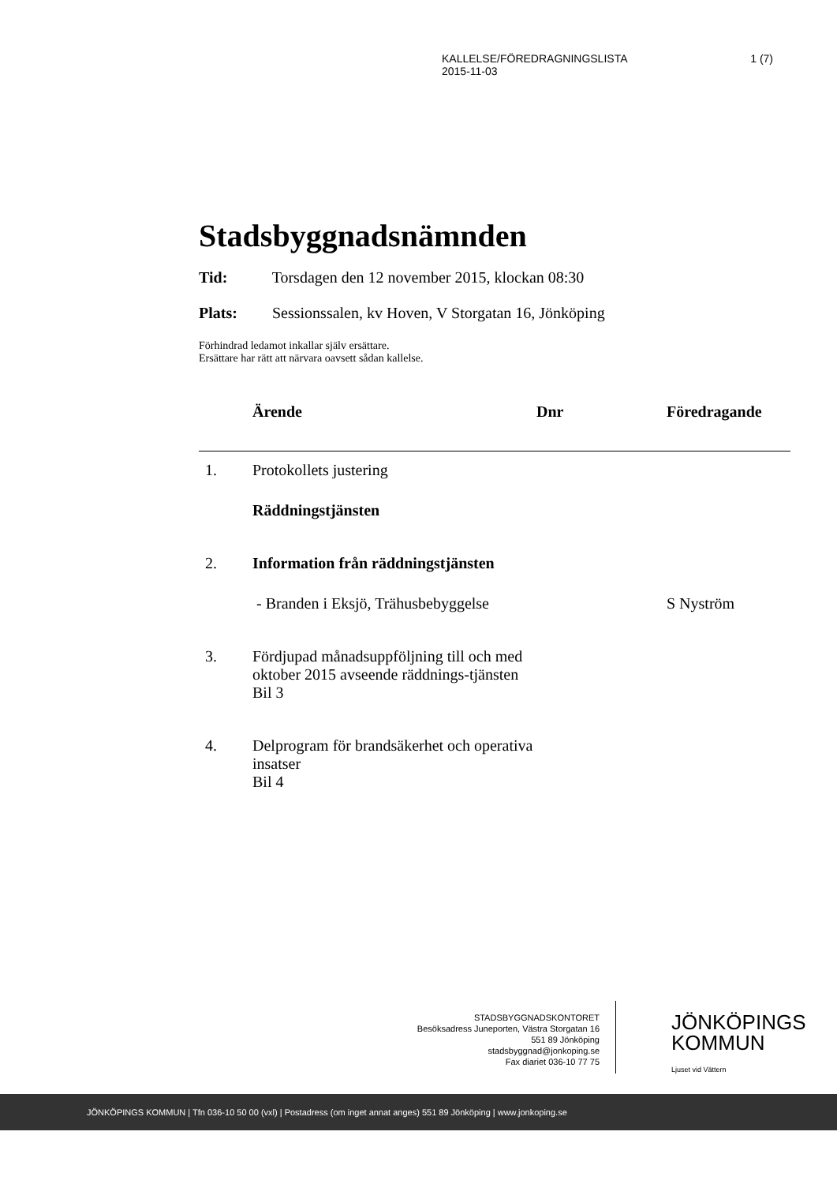1 (7) KALLELSE/FÖREDRAGNINGSLISTA
2015-11-03
Stadsbyggnadsnämnden
Tid: Torsdagen den 12 november 2015, klockan 08:30
Plats: Sessionssalen, kv Hoven, V Storgatan 16, Jönköping
Förhindrad ledamot inkallar själv ersättare.
Ersättare har rätt att närvara oavsett sådan kallelse.
| | Ärende | Dnr | Föredragande |
| --- | --- | --- | --- |
| 1. | Protokollets justering | | |
| | Räddningstjänsten | | |
| 2. | Information från räddningstjänsten | | |
| | - Branden i Eksjö, Trähusbebyggelse | | S Nyström |
| 3. | Fördjupad månadsuppföljning till och med oktober 2015 avseende räddnings-tjänsten Bil 3 | | |
| 4. | Delprogram för brandsäkerhet och operativa insatser Bil 4 | | |
STADSBYGGNADSKONTORET
Besöksadress Juneporten, Västra Storgatan 16
551 89 Jönköping
stadsbyggnad@jonkoping.se
Fax diariet 036-10 77 75
JÖNKÖPINGS
KOMMUN
Ljuset vid Vättern
JÖNKÖPINGS KOMMUN | Tfn 036-10 50 00 (vxl) | Postadress (om inget annat anges) 551 89 Jönköping | www.jonkoping.se